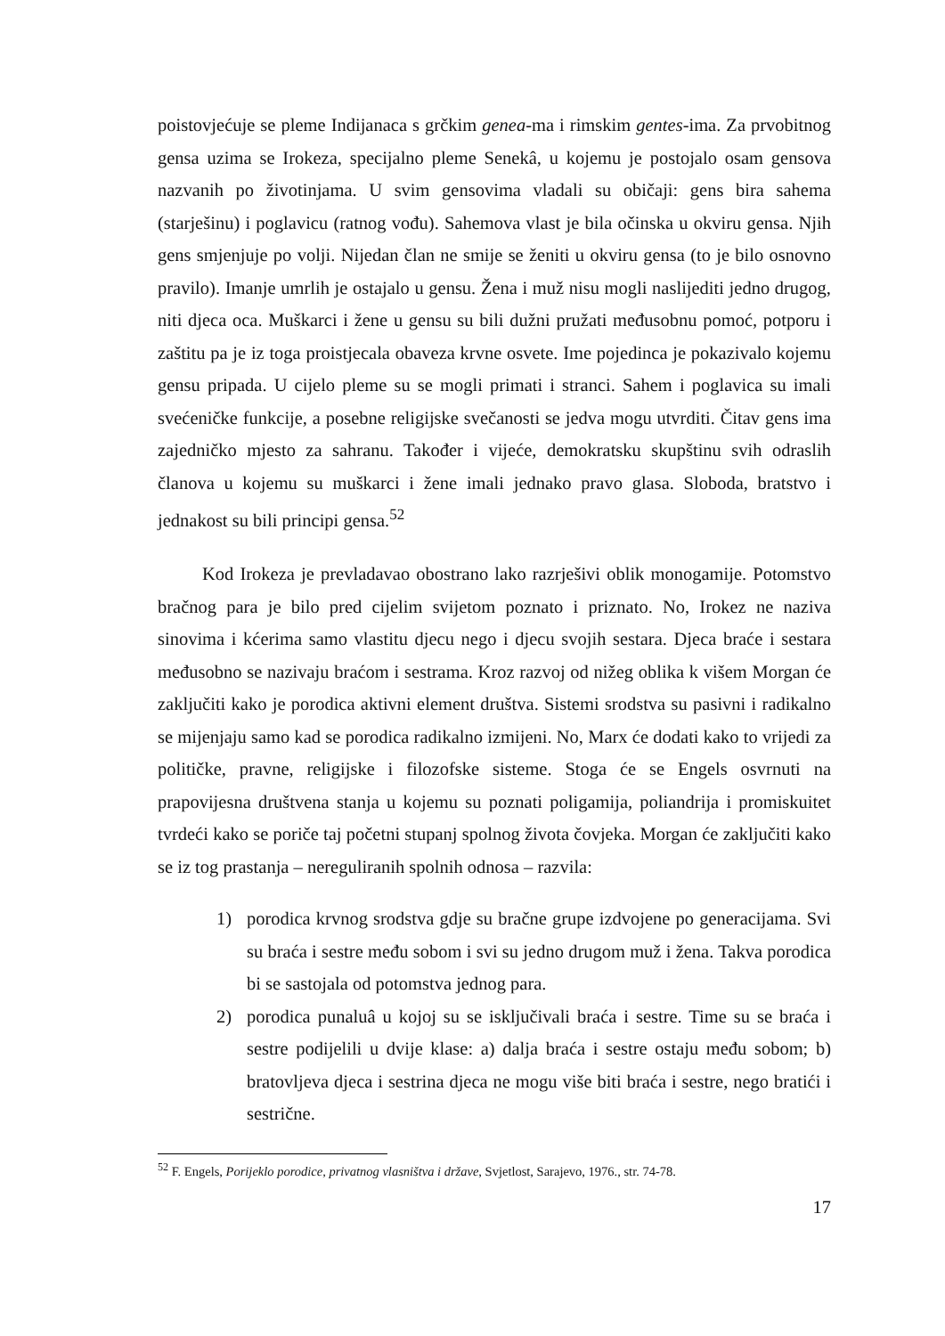poistovjećuje se pleme Indijanaca s grčkim genea-ma i rimskim gentes-ima. Za prvobitnog gensa uzima se Irokeza, specijalno pleme Senekâ, u kojemu je postojalo osam gensova nazvanih po životinjama. U svim gensovima vladali su običaji: gens bira sahema (starješinu) i poglavicu (ratnog vođu). Sahemova vlast je bila očinska u okviru gensa. Njih gens smjenjuje po volji. Nijedan član ne smije se ženiti u okviru gensa (to je bilo osnovno pravilo). Imanje umrlih je ostajalo u gensu. Žena i muž nisu mogli naslijediti jedno drugog, niti djeca oca. Muškarci i žene u gensu su bili dužni pružati međusobnu pomoć, potporu i zaštitu pa je iz toga proistjecala obaveza krvne osvete. Ime pojedinca je pokazivalo kojemu gensu pripada. U cijelo pleme su se mogli primati i stranci. Sahem i poglavica su imali svećeničke funkcije, a posebne religijske svečanosti se jedva mogu utvrditi. Čitav gens ima zajedničko mjesto za sahranu. Također i vijeće, demokratsku skupštinu svih odraslih članova u kojemu su muškarci i žene imali jednako pravo glasa. Sloboda, bratstvo i jednakost su bili principi gensa.<sup>52</sup>
Kod Irokeza je prevladavao obostrano lako razrješivi oblik monogamije. Potomstvo bračnog para je bilo pred cijelim svijetom poznato i priznato. No, Irokez ne naziva sinovima i kćerima samo vlastitu djecu nego i djecu svojih sestara. Djeca braće i sestara međusobno se nazivaju braćom i sestrama. Kroz razvoj od nižeg oblika k višem Morgan će zaključiti kako je porodica aktivni element društva. Sistemi srodstva su pasivni i radikalno se mijenjaju samo kad se porodica radikalno izmijeni. No, Marx će dodati kako to vrijedi za političke, pravne, religijske i filozofske sisteme. Stoga će se Engels osvrnuti na prapovijesna društvena stanja u kojemu su poznati poligamija, poliandrija i promiskuitet tvrdeći kako se poriče taj početni stupanj spolnog života čovjeka. Morgan će zaključiti kako se iz tog prastanja – nereguliranih spolnih odnosa – razvila:
1) porodica krvnog srodstva gdje su bračne grupe izdvojene po generacijama. Svi su braća i sestre među sobom i svi su jedno drugom muž i žena. Takva porodica bi se sastojala od potomstva jednog para.
2) porodica punaluâ u kojoj su se isključivali braća i sestre. Time su se braća i sestre podijelili u dvije klase: a) dalja braća i sestre ostaju među sobom; b) bratovljeva djeca i sestrina djeca ne mogu više biti braća i sestre, nego bratići i sestrične.
<sup>52</sup> F. Engels, Porijeklo porodice, privatnog vlasništva i države, Svjetlost, Sarajevo, 1976., str. 74-78.
17